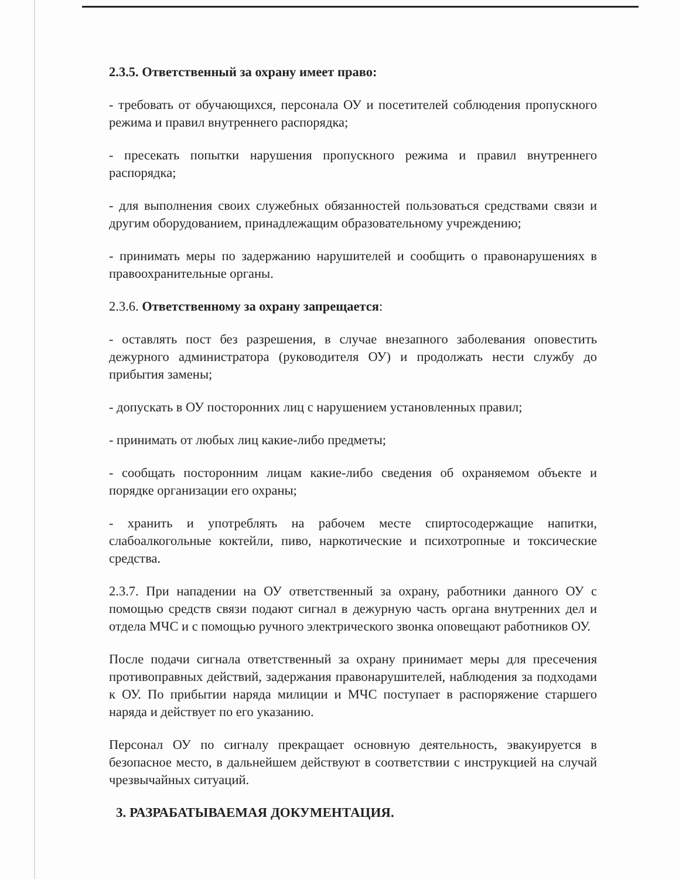2.3.5. Ответственный за охрану имеет право:
- требовать от обучающихся, персонала ОУ и посетителей соблюдения пропускного режима и правил внутреннего распорядка;
- пресекать попытки нарушения пропускного режима и правил внутреннего распорядка;
- для выполнения своих служебных обязанностей пользоваться средствами связи и другим оборудованием, принадлежащим образовательному учреждению;
- принимать меры по задержанию нарушителей и сообщить о правонарушениях в правоохранительные органы.
2.3.6. Ответственному за охрану запрещается:
- оставлять пост без разрешения, в случае внезапного заболевания оповестить дежурного администратора (руководителя ОУ) и продолжать нести службу до прибытия замены;
- допускать в ОУ посторонних лиц с нарушением установленных правил;
- принимать от любых лиц какие-либо предметы;
- сообщать посторонним лицам какие-либо сведения об охраняемом объекте и порядке организации его охраны;
- хранить и употреблять на рабочем месте спиртосодержащие напитки, слабоалкогольные коктейли, пиво, наркотические и психотропные и токсические средства.
2.3.7. При нападении на ОУ ответственный за охрану, работники данного ОУ с помощью средств связи подают сигнал в дежурную часть органа внутренних дел и отдела МЧС и с помощью ручного электрического звонка оповещают работников ОУ.
После подачи сигнала ответственный за охрану принимает меры для пресечения противоправных действий, задержания правонарушителей, наблюдения за подходами к ОУ. По прибытии наряда милиции и МЧС поступает в распоряжение старшего наряда и действует по его указанию.
Персонал ОУ по сигналу прекращает основную деятельность, эвакуируется в безопасное место, в дальнейшем действуют в соответствии с инструкцией на случай чрезвычайных ситуаций.
3. РАЗРАБАТЫВАЕМАЯ ДОКУМЕНТАЦИЯ.